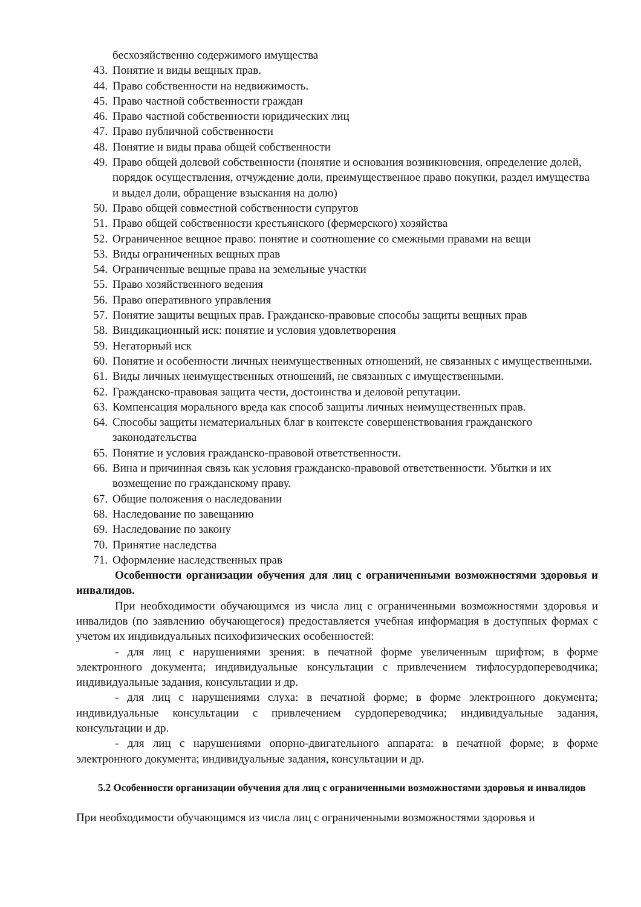бесхозяйственно содержимого имущества
43. Понятие и виды вещных прав.
44. Право собственности на недвижимость.
45. Право частной собственности граждан
46. Право частной собственности юридических лиц
47. Право публичной собственности
48. Понятие и виды права общей собственности
49. Право общей долевой собственности (понятие и основания возникновения, определение долей, порядок осуществления, отчуждение доли, преимущественное право покупки, раздел имущества и выдел доли, обращение взыскания на долю)
50. Право общей совместной собственности супругов
51. Право общей собственности крестьянского (фермерского) хозяйства
52. Ограниченное вещное право: понятие и соотношение со смежными правами на вещи
53. Виды ограниченных вещных прав
54. Ограниченные вещные права на земельные участки
55. Право хозяйственного ведения
56. Право оперативного управления
57. Понятие защиты вещных прав. Гражданско-правовые способы защиты вещных прав
58. Виндикационный иск: понятие и условия удовлетворения
59. Негаторный иск
60. Понятие и особенности личных неимущественных отношений, не связанных с имущественными.
61. Виды личных неимущественных отношений, не связанных с имущественными.
62. Гражданско-правовая защита чести, достоинства и деловой репутации.
63. Компенсация морального вреда как способ защиты личных неимущественных прав.
64. Способы защиты нематериальных благ в контексте совершенствования гражданского законодательства
65. Понятие и условия гражданско-правовой ответственности.
66. Вина и причинная связь как условия гражданско-правовой ответственности. Убытки и их возмещение по гражданскому праву.
67. Общие положения о наследовании
68. Наследование по завещанию
69. Наследование по закону
70. Принятие наследства
71. Оформление наследственных прав
Особенности организации обучения для лиц с ограниченными возможностями здоровья и инвалидов.
При необходимости обучающимся из числа лиц с ограниченными возможностями здоровья и инвалидов (по заявлению обучающегося) предоставляется учебная информация в доступных формах с учетом их индивидуальных психофизических особенностей:
- для лиц с нарушениями зрения: в печатной форме увеличенным шрифтом; в форме электронного документа; индивидуальные консультации с привлечением тифлосурдопереводчика; индивидуальные задания, консультации и др.
- для лиц с нарушениями слуха: в печатной форме; в форме электронного документа; индивидуальные консультации с привлечением сурдопереводчика; индивидуальные задания, консультации и др.
- для лиц с нарушениями опорно-двигательного аппарата: в печатной форме; в форме электронного документа; индивидуальные задания, консультации и др.
5.2 Особенности организации обучения для лиц с ограниченными возможностями здоровья и инвалидов
При необходимости обучающимся из числа лиц с ограниченными возможностями здоровья и